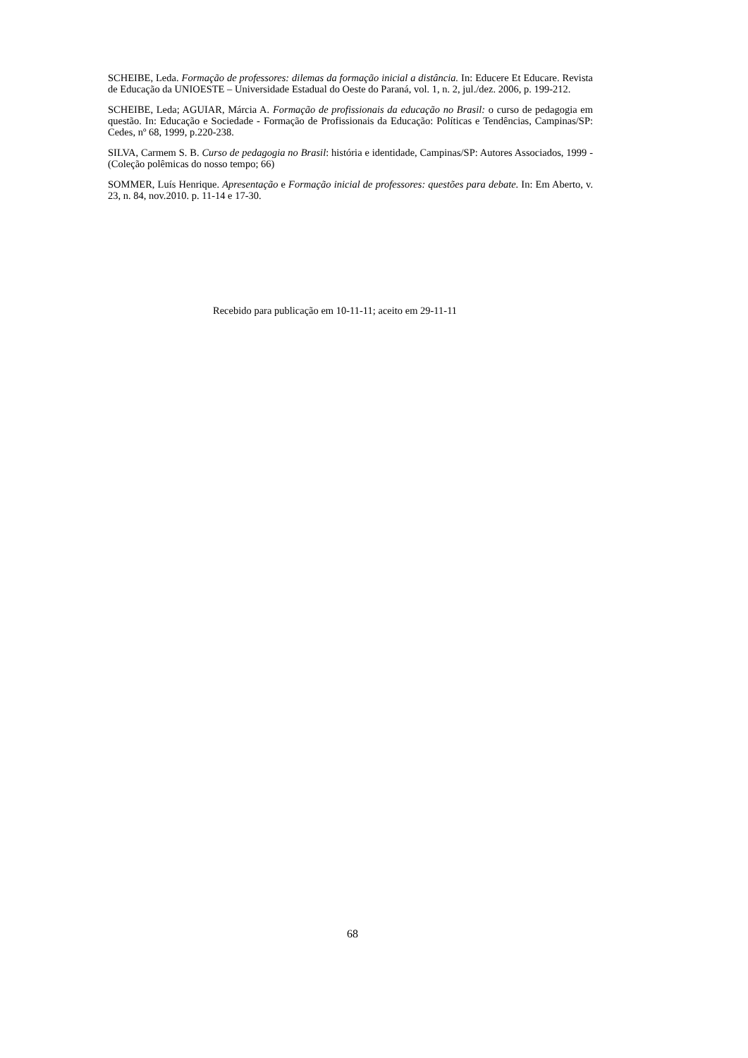SCHEIBE, Leda. Formação de professores: dilemas da formação inicial a distância. In: Educere Et Educare. Revista de Educação da UNIOESTE – Universidade Estadual do Oeste do Paraná, vol. 1, n. 2, jul./dez. 2006, p. 199-212.
SCHEIBE, Leda; AGUIAR, Márcia A. Formação de profissionais da educação no Brasil: o curso de pedagogia em questão. In: Educação e Sociedade - Formação de Profissionais da Educação: Políticas e Tendências, Campinas/SP: Cedes, nº 68, 1999, p.220-238.
SILVA, Carmem S. B. Curso de pedagogia no Brasil: história e identidade, Campinas/SP: Autores Associados, 1999 - (Coleção polêmicas do nosso tempo; 66)
SOMMER, Luís Henrique. Apresentação e Formação inicial de professores: questões para debate. In: Em Aberto, v. 23, n. 84, nov.2010. p. 11-14 e 17-30.
Recebido para publicação em 10-11-11; aceito em 29-11-11
68